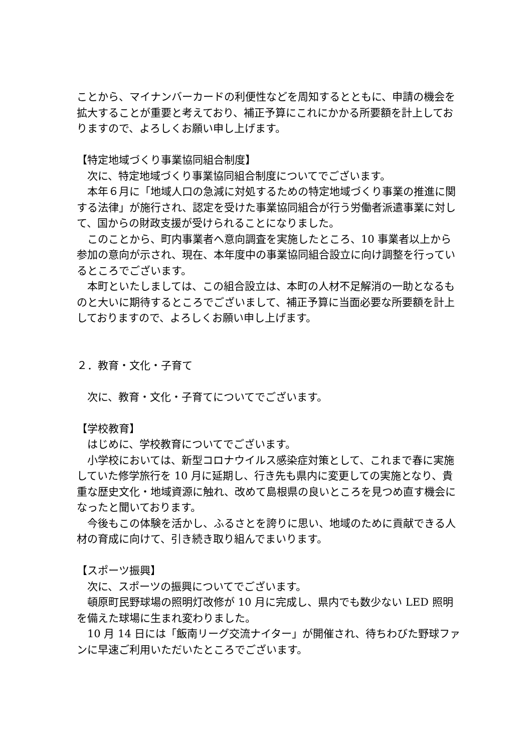ことから、マイナンバーカードの利便性などを周知するとともに、申請の機会を拡大することが重要と考えており、補正予算にこれにかかる所要額を計上しておりますので、よろしくお願い申し上げます。
【特定地域づくり事業協同組合制度】
　次に、特定地域づくり事業協同組合制度についてでございます。
　本年６月に「地域人口の急減に対処するための特定地域づくり事業の推進に関する法律」が施行され、認定を受けた事業協同組合が行う労働者派遣事業に対して、国からの財政支援が受けられることになりました。
　このことから、町内事業者へ意向調査を実施したところ、10 事業者以上から参加の意向が示され、現在、本年度中の事業協同組合設立に向け調整を行っているところでございます。
　本町といたしましては、この組合設立は、本町の人材不足解消の一助となるものと大いに期待するところでございまして、補正予算に当面必要な所要額を計上しておりますので、よろしくお願い申し上げます。
２．教育・文化・子育て
　次に、教育・文化・子育てについてでございます。
【学校教育】
　はじめに、学校教育についてでございます。
　小学校においては、新型コロナウイルス感染症対策として、これまで春に実施していた修学旅行を 10 月に延期し、行き先も県内に変更しての実施となり、貴重な歴史文化・地域資源に触れ、改めて島根県の良いところを見つめ直す機会になったと聞いております。
　今後もこの体験を活かし、ふるさとを誇りに思い、地域のために貢献できる人材の育成に向けて、引き続き取り組んでまいります。
【スポーツ振興】
　次に、スポーツの振興についてでございます。
　頓原町民野球場の照明灯改修が 10 月に完成し、県内でも数少ない LED 照明を備えた球場に生まれ変わりました。
　10 月 14 日には「飯南リーグ交流ナイター」が開催され、待ちわびた野球ファンに早速ご利用いただいたところでございます。